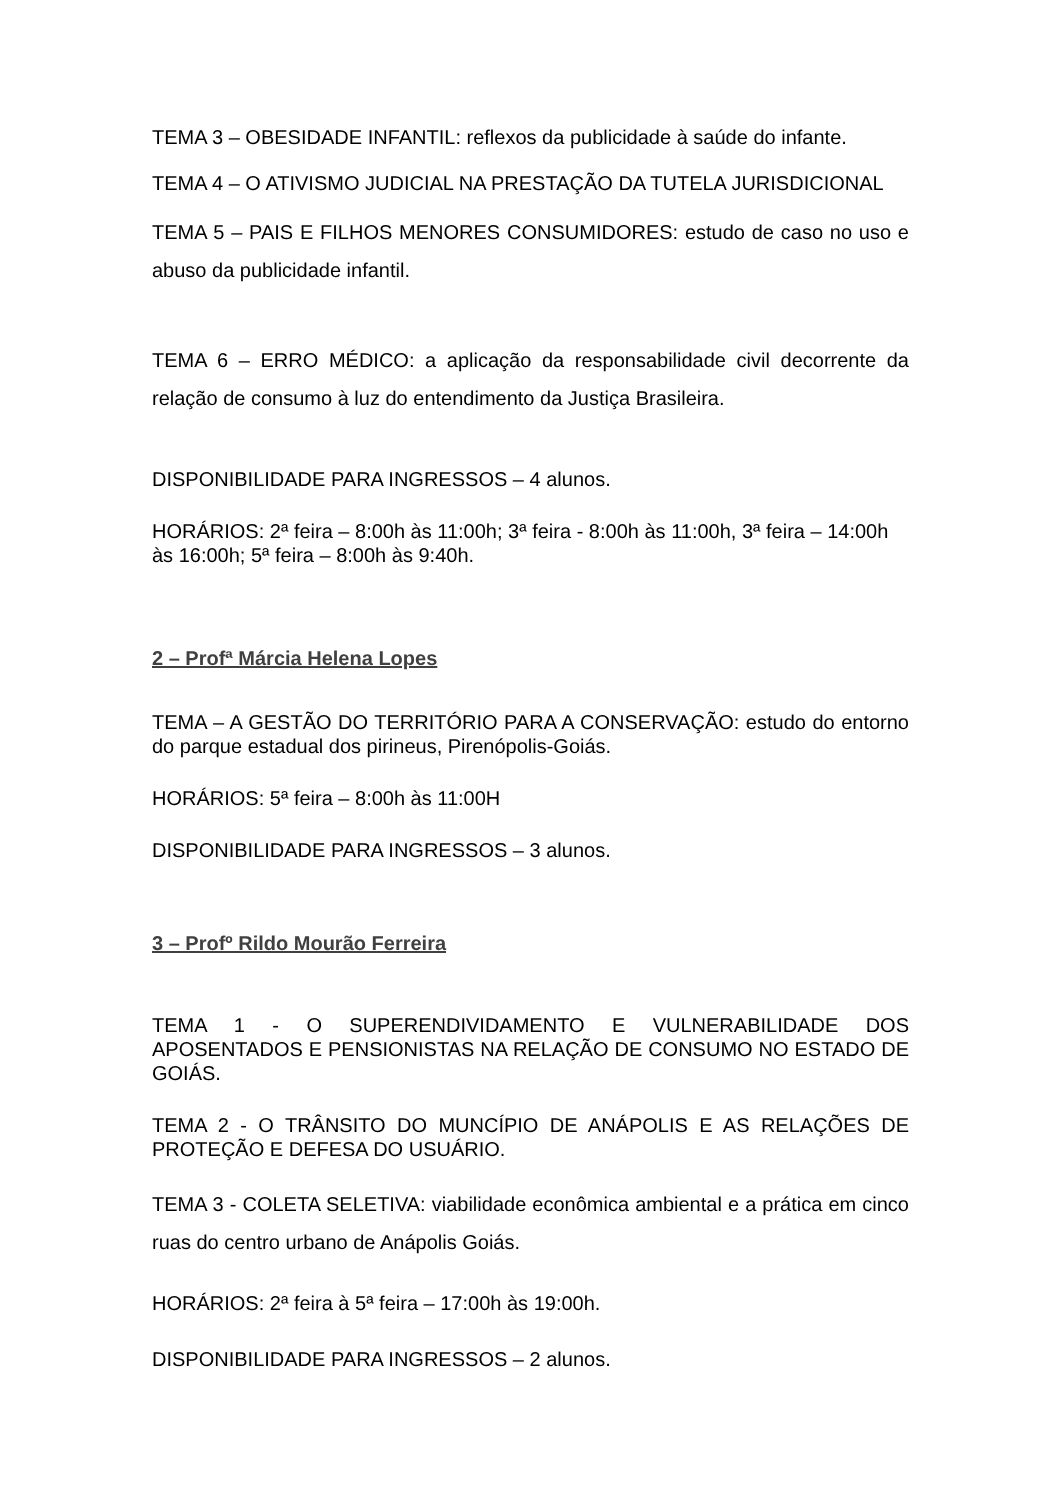TEMA 3 – OBESIDADE INFANTIL: reflexos da publicidade à saúde do infante.
TEMA 4 – O ATIVISMO JUDICIAL NA PRESTAÇÃO DA TUTELA JURISDICIONAL
TEMA 5 – PAIS E FILHOS MENORES CONSUMIDORES: estudo de caso no uso e abuso da publicidade infantil.
TEMA 6 – ERRO MÉDICO: a aplicação da responsabilidade civil decorrente da relação de consumo à luz do entendimento da Justiça Brasileira.
DISPONIBILIDADE PARA INGRESSOS – 4 alunos.
HORÁRIOS: 2ª feira – 8:00h às 11:00h; 3ª feira - 8:00h às 11:00h, 3ª feira – 14:00h às 16:00h; 5ª feira – 8:00h às 9:40h.
2 – Profª Márcia Helena Lopes
TEMA – A GESTÃO DO TERRITÓRIO PARA A CONSERVAÇÃO: estudo do entorno do parque estadual dos pirineus, Pirenópolis-Goiás.
HORÁRIOS: 5ª feira – 8:00h às 11:00H
DISPONIBILIDADE PARA INGRESSOS – 3 alunos.
3 – Profº Rildo Mourão Ferreira
TEMA 1 - O SUPERENDIVIDAMENTO E VULNERABILIDADE DOS APOSENTADOS E PENSIONISTAS NA RELAÇÃO DE CONSUMO NO ESTADO DE GOIÁS.
TEMA 2 - O TRÂNSITO DO MUNCÍPIO DE ANÁPOLIS E AS RELAÇÕES DE PROTEÇÃO E DEFESA DO USUÁRIO.
TEMA 3 - COLETA SELETIVA: viabilidade econômica ambiental e a prática em cinco ruas do centro urbano de Anápolis Goiás.
HORÁRIOS: 2ª feira à 5ª feira – 17:00h às 19:00h.
DISPONIBILIDADE PARA INGRESSOS – 2 alunos.